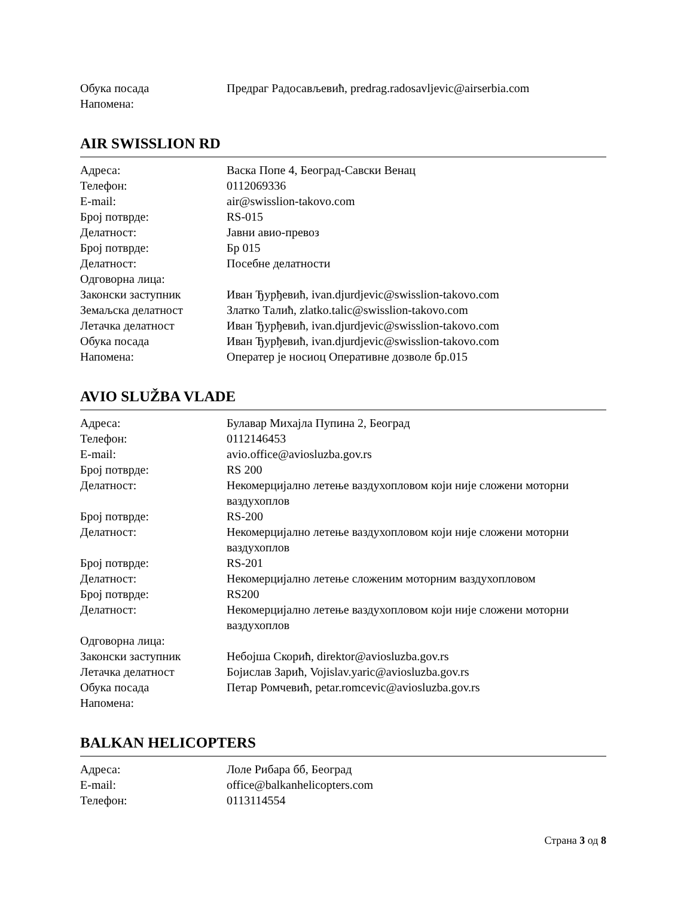| Обука посада | Предраг Радосављевић, predrag.radosavljevic@airserbia.com |
| Напомена: | |
AIR SWISSLION RD
| Адреса: | Васка Попе 4, Београд-Савски Венац |
| Телефон: | 0112069336 |
| E-mail: | air@swisslion-takovo.com |
| Број потврде: | RS-015 |
| Делатност: | Јавни авио-превоз |
| Број потврде: | Бр 015 |
| Делатност: | Посебне делатности |
| Одговорна лица: | |
| Законски заступник | Иван Ђурђевић, ivan.djurdjevic@swisslion-takovo.com |
| Земаљска делатност | Златко Талић, zlatko.talic@swisslion-takovo.com |
| Летачка делатност | Иван Ђурђевић, ivan.djurdjevic@swisslion-takovo.com |
| Обука посада | Иван Ђурђевић, ivan.djurdjevic@swisslion-takovo.com |
| Напомена: | Оператер је носиоц Оперативне дозволе бр.015 |
AVIO SLUŽBA VLADE
| Адреса: | Булавар Михајла Пупина 2, Београд |
| Телефон: | 0112146453 |
| E-mail: | avio.office@aviosluzba.gov.rs |
| Број потврде: | RS 200 |
| Делатност: | Некомерцијално летење ваздухопловом који није сложени моторни ваздухоплов |
| Број потврде: | RS-200 |
| Делатност: | Некомерцијално летење ваздухопловом који није сложени моторни ваздухоплов |
| Број потврде: | RS-201 |
| Делатност: | Некомерцијално летење сложеним моторним ваздухопловом |
| Број потврде: | RS200 |
| Делатност: | Некомерцијално летење ваздухопловом који није сложени моторни ваздухоплов |
| Одговорна лица: | |
| Законски заступник | Небојша Скорић, direktor@aviosluzba.gov.rs |
| Летачка делатност | Бојислав Зарић, Vojislav.yaric@aviosluzba.gov.rs |
| Обука посада | Петар Ромчевић, petar.romcevic@aviosluzba.gov.rs |
| Напомена: | |
BALKAN HELICOPTERS
| Адреса: | Лоле Рибара бб, Београд |
| E-mail: | office@balkanhelicopters.com |
| Телефон: | 0113114554 |
Страна 3 од 8